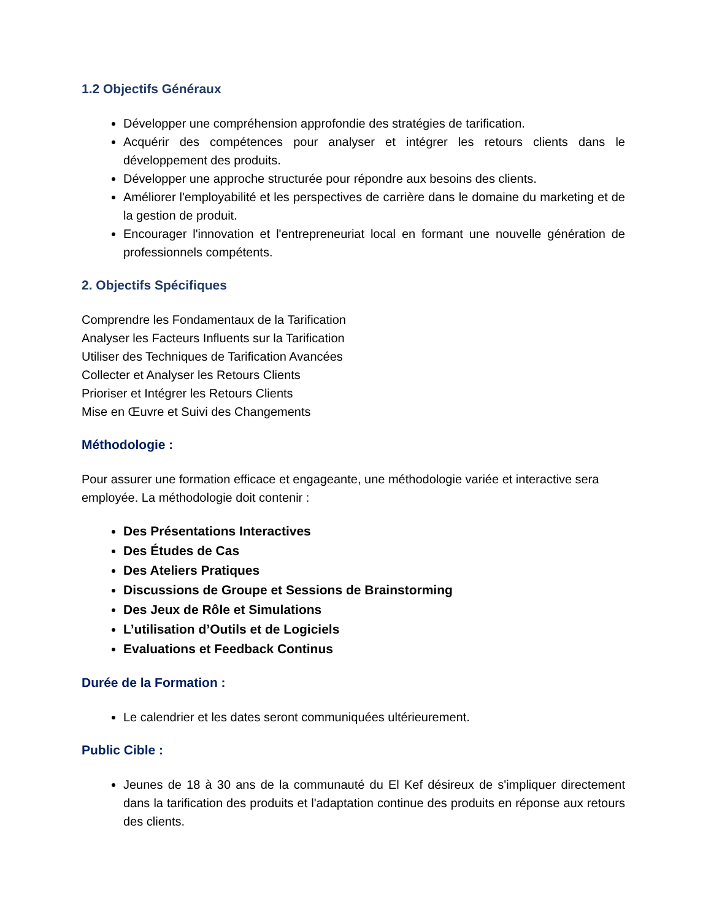1.2 Objectifs Généraux
Développer une compréhension approfondie des stratégies de tarification.
Acquérir des compétences pour analyser et intégrer les retours clients dans le développement des produits.
Développer une approche structurée pour répondre aux besoins des clients.
Améliorer l'employabilité et les perspectives de carrière dans le domaine du marketing et de la gestion de produit.
Encourager l'innovation et l'entrepreneuriat local en formant une nouvelle génération de professionnels compétents.
2. Objectifs Spécifiques
Comprendre les Fondamentaux de la Tarification
Analyser les Facteurs Influents sur la Tarification
Utiliser des Techniques de Tarification Avancées
Collecter et Analyser les Retours Clients
Prioriser et Intégrer les Retours Clients
Mise en Œuvre et Suivi des Changements
Méthodologie :
Pour assurer une formation efficace et engageante, une méthodologie variée et interactive sera employée. La méthodologie doit contenir :
Des Présentations Interactives
Des Études de Cas
Des Ateliers Pratiques
Discussions de Groupe et Sessions de Brainstorming
Des Jeux de Rôle et Simulations
L’utilisation d’Outils et de Logiciels
Evaluations et Feedback Continus
Durée de la Formation :
Le calendrier et les dates seront communiquées ultérieurement.
Public Cible :
Jeunes de 18 à 30 ans de la communauté du El Kef désireux de s'impliquer directement dans la tarification des produits et l'adaptation continue des produits en réponse aux retours des clients.